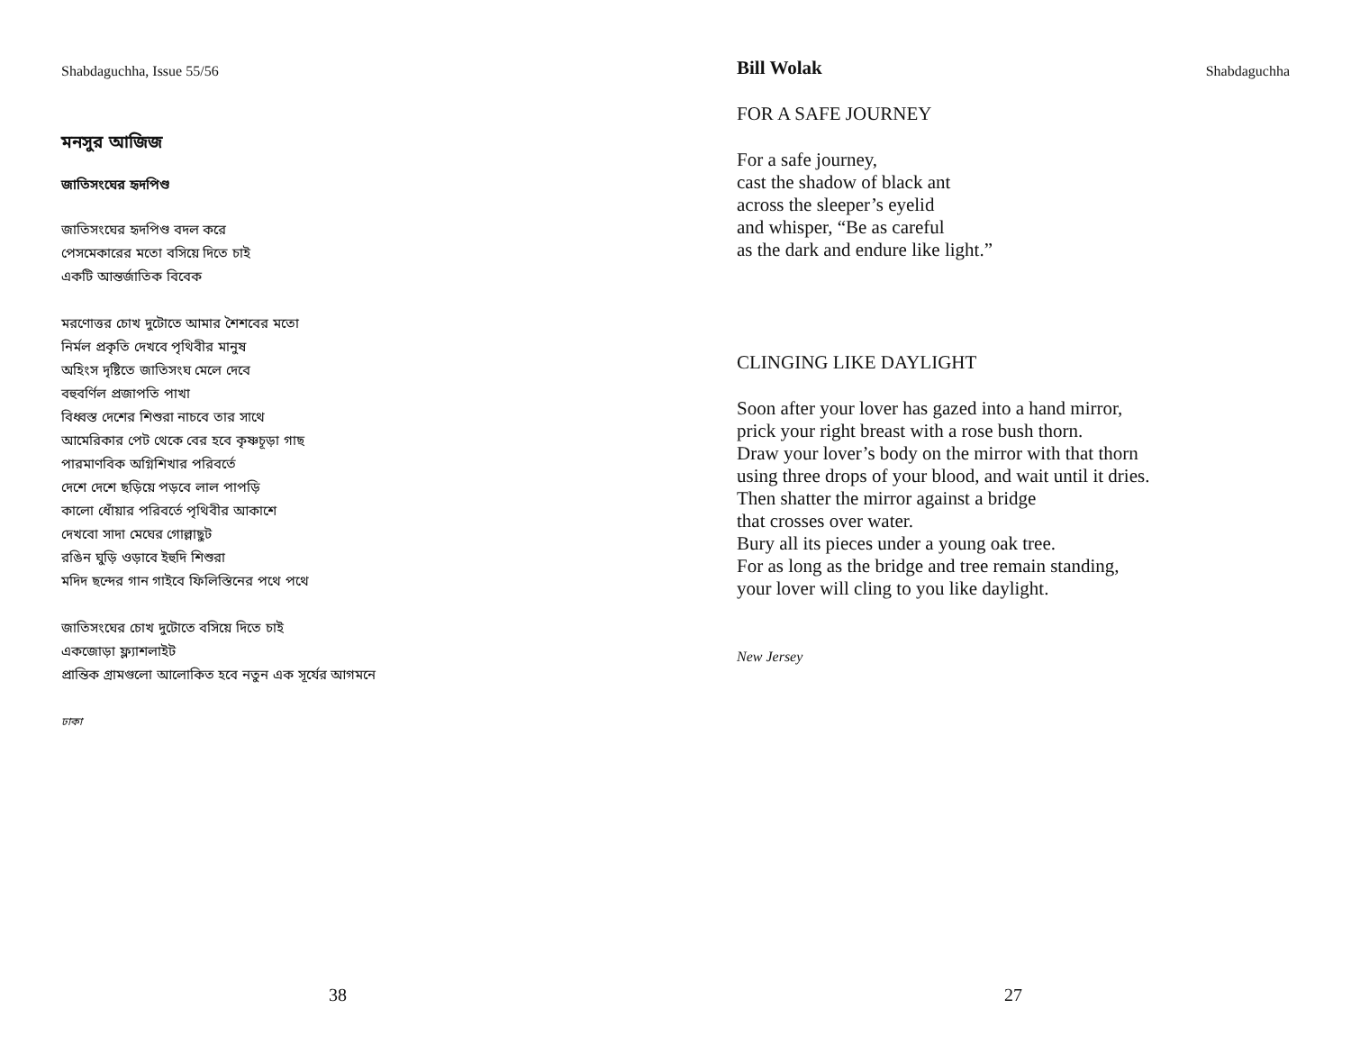Shabdaguchha, Issue 55/56
মনসুর আজিজ
জাতিসংঘের হৃদপিণ্ড
জাতিসংঘের হৃদপিণ্ড বদল করে
পেসমেকারের মতো বসিয়ে দিতে চাই
একটি আন্তর্জাতিক বিবেক
মরণোত্তর চোখ দুটোতে আমার শৈশবের মতো
নির্মল প্রকৃতি দেখবে পৃথিবীর মানুষ
অহিংস দৃষ্টিতে জাতিসংঘ মেলে দেবে
বহুবর্ণিল প্রজাপতি পাখা
বিধ্বস্ত দেশের শিশুরা নাচবে তার সাথে
আমেরিকার পেট থেকে বের হবে কৃষ্ণচূড়া গাছ
পারমাণবিক অগ্নিশিখার পরিবর্তে
দেশে দেশে ছড়িয়ে পড়বে লাল পাপড়ি
কালো ধোঁয়ার পরিবর্তে পৃথিবীর আকাশে
দেখবো সাদা মেঘের গোল্লাছুট
রঙিন ঘুড়ি ওড়াবে ইহুদি শিশুরা
মদিদ ছন্দের গান গাইবে ফিলিস্তিনের পথে পথে
জাতিসংঘের চোখ দুটোতে বসিয়ে দিতে চাই
একজোড়া ফ্ল্যাশলাইট
প্রান্তিক গ্রামগুলো আলোকিত হবে নতুন এক সূর্যের আগমনে
ঢাকা
38
Shabdaguchha
Bill Wolak
FOR A SAFE JOURNEY
For a safe journey,
cast the shadow of black ant
across the sleeper’s eyelid
and whisper, “Be as careful
as the dark and endure like light.”
CLINGING LIKE DAYLIGHT
Soon after your lover has gazed into a hand mirror,
prick your right breast with a rose bush thorn.
Draw your lover’s body on the mirror with that thorn
using three drops of your blood, and wait until it dries.
Then shatter the mirror against a bridge
that crosses over water.
Bury all its pieces under a young oak tree.
For as long as the bridge and tree remain standing,
your lover will cling to you like daylight.
New Jersey
27